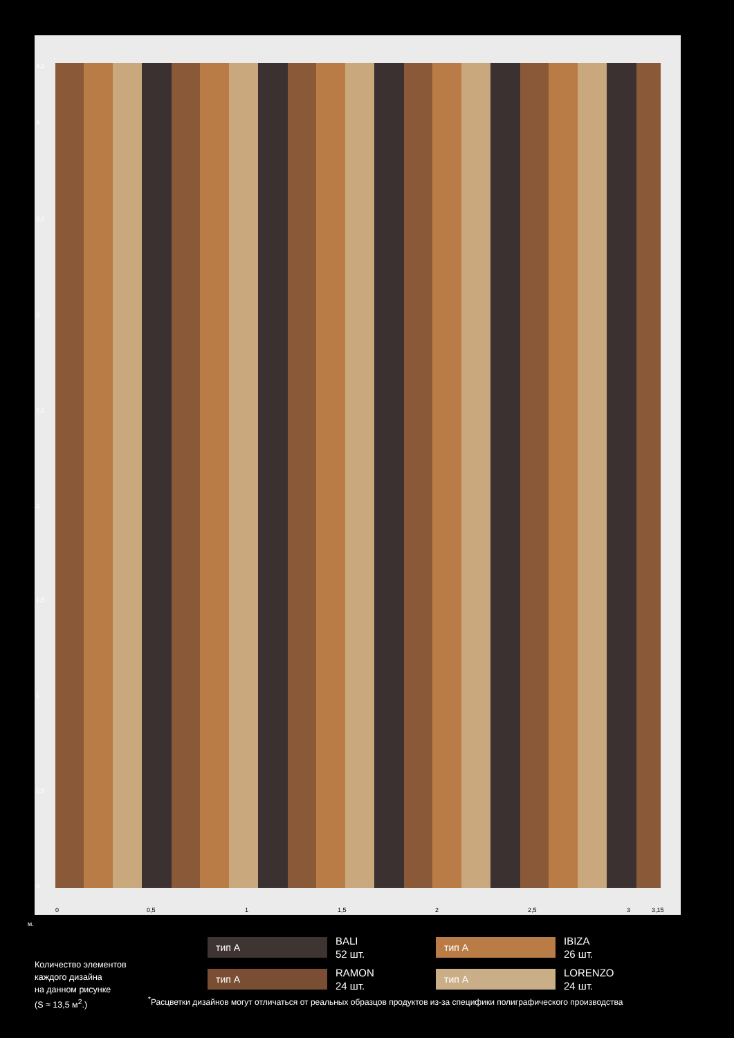4,3
4
3,5
3
2,5
2
1,5
1
0,5
0
0 0,5 1 1,5 2 2,5 3 3,15
м.
тип A
BALI
52 шт.
тип A
IBIZA
26 шт.
тип A
RAMON
24 шт.
тип A
LORENZO
24 шт.
Количество элементов
каждого дизайна
на данном рисунке
(S ≈ 13,5 м<sup>2</sup>.)
<sup>*</sup> Расцветки дизайнов могут отличаться от реальных образцов продуктов из-за специфики полиграфического производства